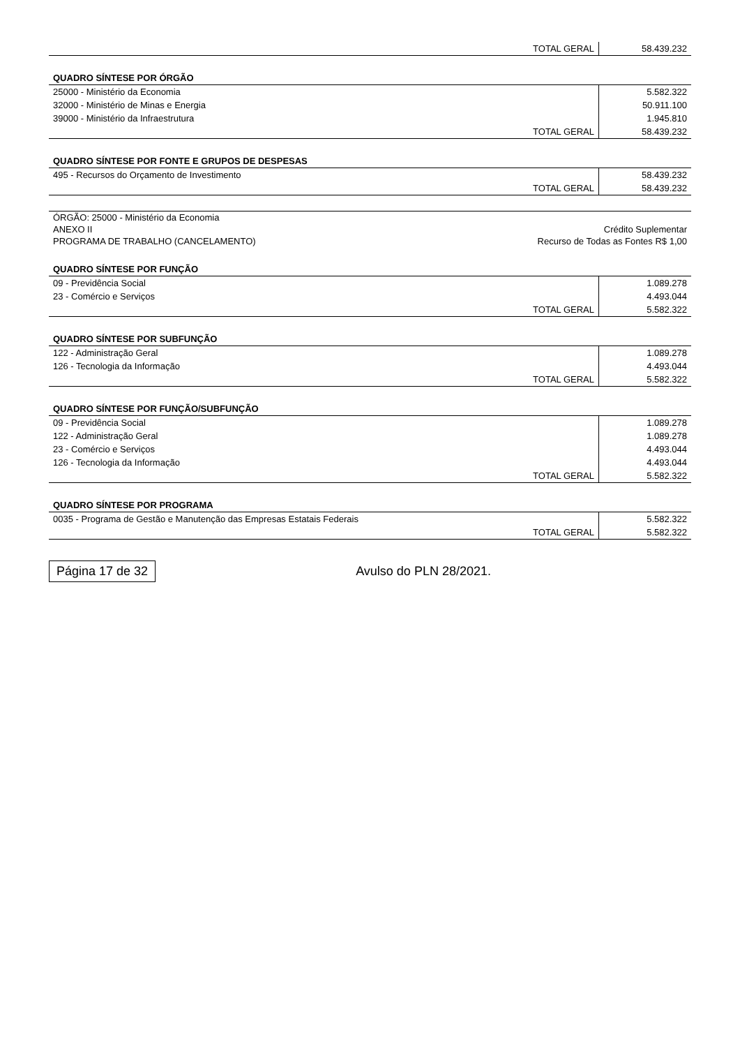| | TOTAL GERAL | 58.439.232 |
| QUADRO SÍNTESE POR ÓRGÃO | | |
| --- | --- | --- |
| 25000 - Ministério da Economia | | 5.582.322 |
| 32000 - Ministério de Minas e Energia | | 50.911.100 |
| 39000 - Ministério da Infraestrutura | | 1.945.810 |
| | TOTAL GERAL | 58.439.232 |
| QUADRO SÍNTESE POR FONTE E GRUPOS DE DESPESAS | | |
| --- | --- | --- |
| 495 - Recursos do Orçamento de Investimento | | 58.439.232 |
| | TOTAL GERAL | 58.439.232 |
| ÓRGÃO: 25000 - Ministério da Economia | |
| ANEXO II | Crédito Suplementar |
| PROGRAMA DE TRABALHO (CANCELAMENTO) | Recurso de Todas as Fontes R$ 1,00 |
| QUADRO SÍNTESE POR FUNÇÃO | | |
| --- | --- | --- |
| 09 - Previdência Social | | 1.089.278 |
| 23 - Comércio e Serviços | | 4.493.044 |
| | TOTAL GERAL | 5.582.322 |
| QUADRO SÍNTESE POR SUBFUNÇÃO | | |
| --- | --- | --- |
| 122 - Administração Geral | | 1.089.278 |
| 126 - Tecnologia da Informação | | 4.493.044 |
| | TOTAL GERAL | 5.582.322 |
| QUADRO SÍNTESE POR FUNÇÃO/SUBFUNÇÃO | | |
| --- | --- | --- |
| 09 - Previdência Social | | 1.089.278 |
| 122 - Administração Geral | | 1.089.278 |
| 23 - Comércio e Serviços | | 4.493.044 |
| 126 - Tecnologia da Informação | | 4.493.044 |
| | TOTAL GERAL | 5.582.322 |
| QUADRO SÍNTESE POR PROGRAMA | | |
| --- | --- | --- |
| 0035 - Programa de Gestão e Manutenção das Empresas Estatais Federais | | 5.582.322 |
| | TOTAL GERAL | 5.582.322 |
Página 17 de 32 Avulso do PLN 28/2021.